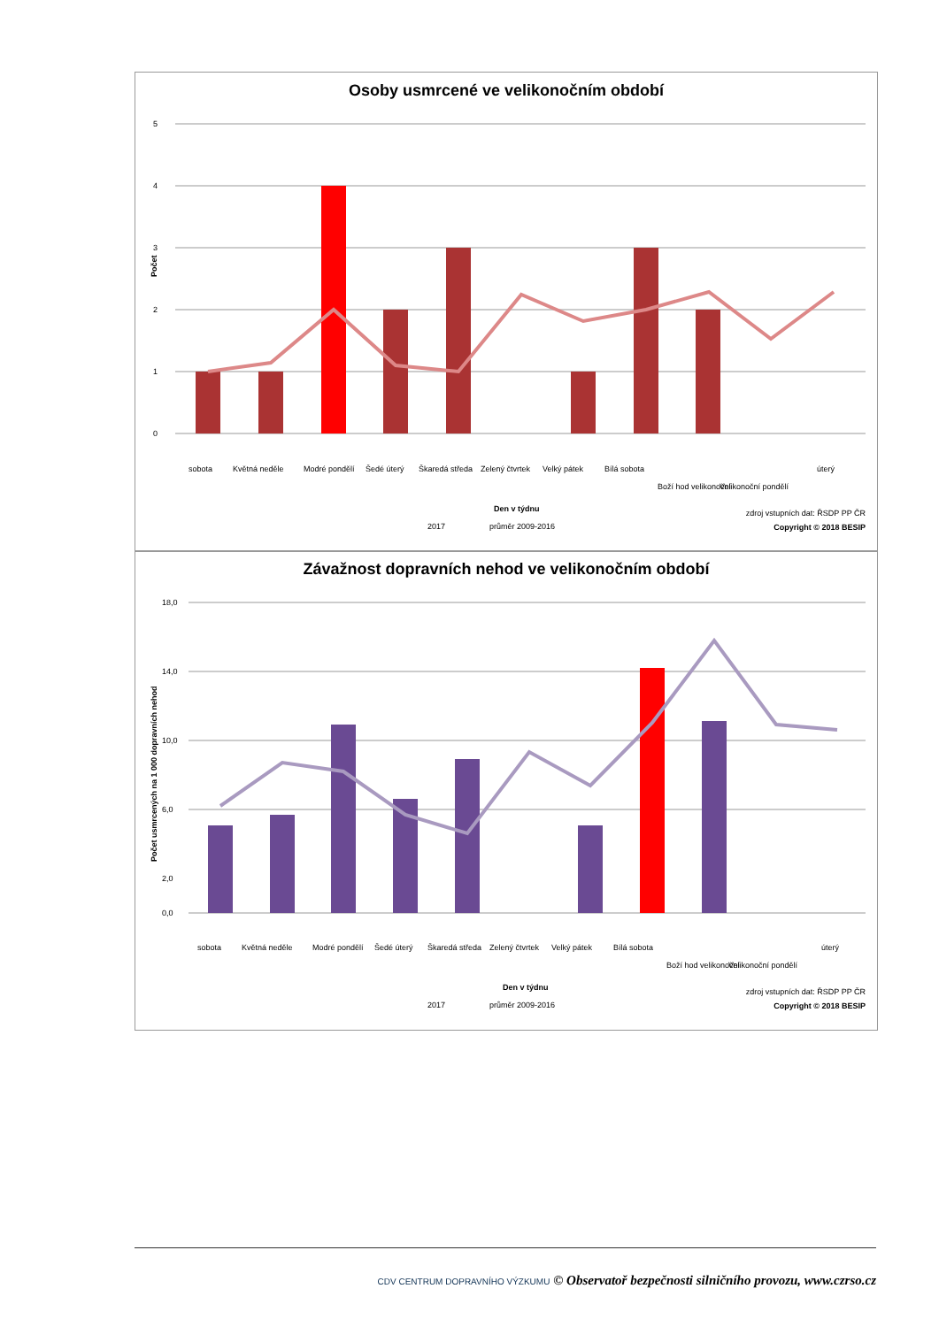Osoby usmrcené ve velikonočním období
5
4
3
2
1
0
Počet
sobota
Květná neděle
Modré pondělí
Šedé úterý
Škaredá středa
Zelený čtvrtek
Velký pátek
Bílá sobota
Boží hod velikonoční
Velikonoční pondělí
úterý
Den v týdnu
2017
průměr 2009-2016
zdroj vstupních dat: ŘSDP PP ČR
Copyright © 2018 BESIP
Závažnost dopravních nehod ve velikonočním období
18,0
14,0
10,0
6,0
2,0
0,0
Počet usmrcených na 1 000 dopravních nehod
sobota
Květná neděle
Modré pondělí
Šedé úterý
Škaredá středa
Zelený čtvrtek
Velký pátek
Bílá sobota
Boží hod velikonoční
Velikonoční pondělí
úterý
Den v týdnu
2017
průměr 2009-2016
zdroj vstupních dat: ŘSDP PP ČR
Copyright © 2018 BESIP
CDV CENTRUM DOPRAVNÍHO VÝZKUMU © Observatoř bezpečnosti silničního provozu, www.czrso.cz